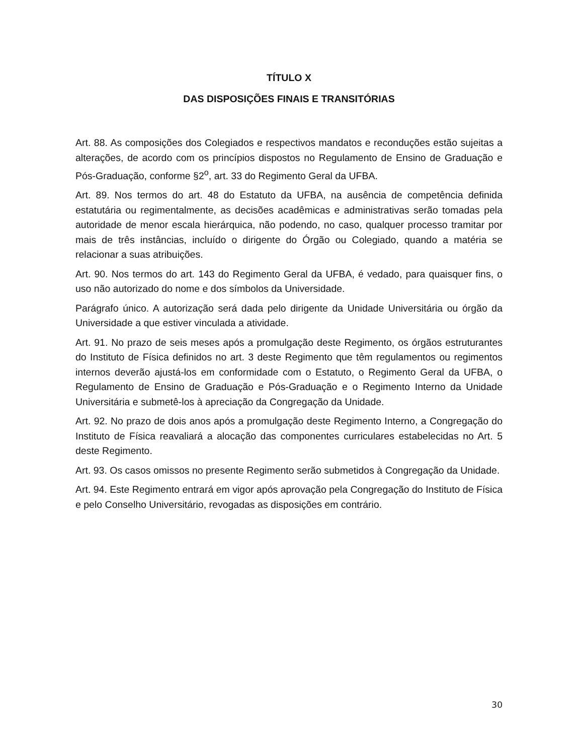TÍTULO X
DAS DISPOSIÇÕES FINAIS E TRANSITÓRIAS
Art. 88. As composições dos Colegiados e respectivos mandatos e reconduções estão sujeitas a alterações, de acordo com os princípios dispostos no Regulamento de Ensino de Graduação e Pós-Graduação, conforme §2<sup>o</sup>, art. 33 do Regimento Geral da UFBA.
Art. 89. Nos termos do art. 48 do Estatuto da UFBA, na ausência de competência definida estatutária ou regimentalmente, as decisões acadêmicas e administrativas serão tomadas pela autoridade de menor escala hierárquica, não podendo, no caso, qualquer processo tramitar por mais de três instâncias, incluído o dirigente do Órgão ou Colegiado, quando a matéria se relacionar a suas atribuições.
Art. 90. Nos termos do art. 143 do Regimento Geral da UFBA, é vedado, para quaisquer fins, o uso não autorizado do nome e dos símbolos da Universidade.
Parágrafo único. A autorização será dada pelo dirigente da Unidade Universitária ou órgão da Universidade a que estiver vinculada a atividade.
Art. 91. No prazo de seis meses após a promulgação deste Regimento, os órgãos estruturantes do Instituto de Física definidos no art. 3 deste Regimento que têm regulamentos ou regimentos internos deverão ajustá-los em conformidade com o Estatuto, o Regimento Geral da UFBA, o Regulamento de Ensino de Graduação e Pós-Graduação e o Regimento Interno da Unidade Universitária e submetê-los à apreciação da Congregação da Unidade.
Art. 92. No prazo de dois anos após a promulgação deste Regimento Interno, a Congregação do Instituto de Física reavaliará a alocação das componentes curriculares estabelecidas no Art. 5 deste Regimento.
Art. 93. Os casos omissos no presente Regimento serão submetidos à Congregação da Unidade.
Art. 94. Este Regimento entrará em vigor após aprovação pela Congregação do Instituto de Física e pelo Conselho Universitário, revogadas as disposições em contrário.
30